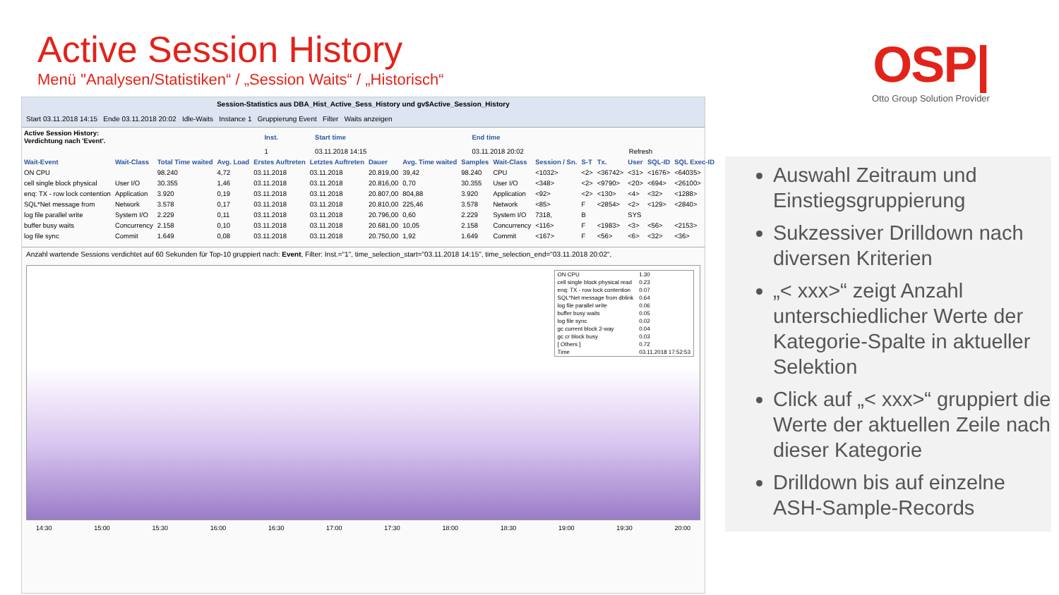Active Session History
Menü "Analysen/Statistiken“ / „Session Waits“ / „Historisch“
OSP|
Otto Group Solution Provider
Session-Statistics aus DBA_Hist_Active_Sess_History und gv$Active_Session_History
Start 03.11.2018 14:15 Ende 03.11.2018 20:02 Idle-Waits Instance 1 Gruppierung Event Filter Waits anzeigen
| Active Session History: Verdichtung nach 'Event'. | Inst. | Start time | End time | |
| | 1 | 03.11.2018 14:15 | 03.11.2018 20:02 | Refresh |
| Wait-Event | Wait-Class | Total Time waited | Avg. Load | Erstes Auftreten | Letztes Auftreten | Dauer | Avg. Time waited | Samples | Wait-Class | Session / Sn. | S-T | Tx. | User | SQL-ID | SQL Exec-ID |
| --- | --- | --- | --- | --- | --- | --- | --- | --- | --- | --- | --- | --- | --- | --- | --- |
| ON CPU | | 98.240 | 4,72 | 03.11.2018 | 03.11.2018 | 20.819,00 | 39,42 | 98.240 | CPU | <1032> | <2> | <36742> | <31> | <1676> | <64035> |
| cell single block physical | User I/O | 30.355 | 1,46 | 03.11.2018 | 03.11.2018 | 20.816,00 | 0,70 | 30.355 | User I/O | <348> | <2> | <9790> | <20> | <694> | <26100> |
| enq: TX - row lock contention | Application | 3.920 | 0,19 | 03.11.2018 | 03.11.2018 | 20.807,00 | 804,88 | 3.920 | Application | <92> | <2> | <130> | <4> | <32> | <1288> |
| SQL*Net message from | Network | 3.578 | 0,17 | 03.11.2018 | 03.11.2018 | 20.810,00 | 225,46 | 3.578 | Network | <85> | F | <2854> | <2> | <129> | <2840> |
| log file parallel write | System I/O | 2.229 | 0,11 | 03.11.2018 | 03.11.2018 | 20.796,00 | 0,60 | 2.229 | System I/O | 7318, | B | | SYS | | |
| buffer busy waits | Concurrency | 2.158 | 0,10 | 03.11.2018 | 03.11.2018 | 20.681,00 | 10,05 | 2.158 | Concurrency | <116> | F | <1983> | <3> | <56> | <2153> |
| log file sync | Commit | 1.649 | 0,08 | 03.11.2018 | 03.11.2018 | 20.750,00 | 1,92 | 1.649 | Commit | <167> | F | <56> | <6> | <32> | <36> |
Anzahl wartende Sessions verdichtet auf 60 Sekunden für Top-10 gruppiert nach: Event, Filter: Inst.="1", time_selection_start="03.11.2018 14:15", time_selection_end="03.11.2018 20:02",
| ON CPU | 1.30 |
| cell single block physical read | 0.23 |
| enq: TX - row lock contention | 0.07 |
| SQL*Net message from dblink | 0.64 |
| log file parallel write | 0.06 |
| buffer busy waits | 0.05 |
| log file sync | 0.02 |
| gc current block 2-way | 0.04 |
| gc cr block busy | 0.03 |
| [ Others ] | 0.72 |
| Time | 03.11.2018 17:52:53 |
14:30 15:00 15:30 16:00 16:30 17:00 17:30 18:00 18:30 19:00 19:30 20:00
Auswahl Zeitraum und Einstiegsgruppierung
Sukzessiver Drilldown nach diversen Kriterien
„< xxx>“ zeigt Anzahl unterschiedlicher Werte der Kategorie-Spalte in aktueller Selektion
Click auf „< xxx>“ gruppiert die Werte der aktuellen Zeile nach dieser Kategorie
Drilldown bis auf einzelne ASH-Sample-Records